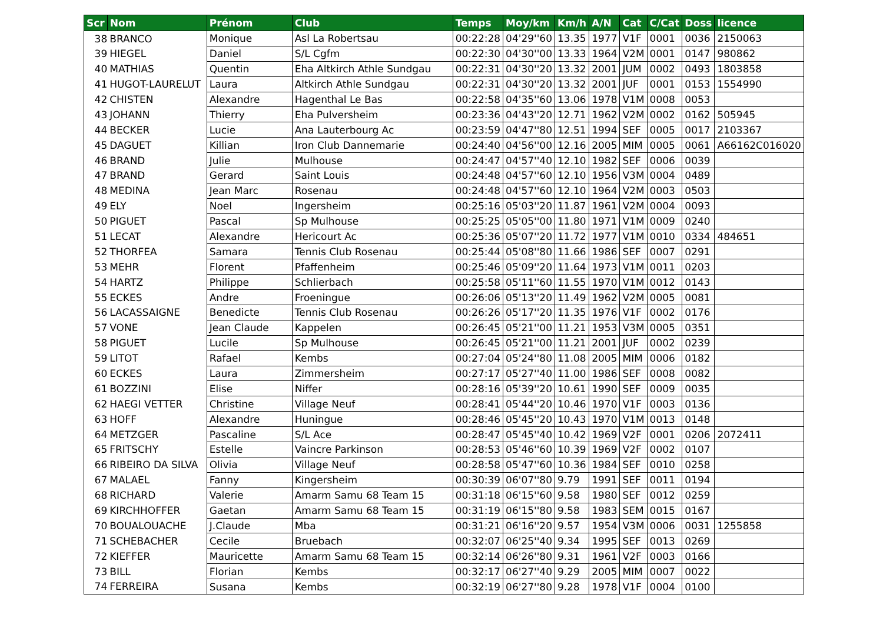| Scr | Nom | Prénom | Club | Temps | Moy/km | Km/h | A/N | Cat | C/Cat | Doss | licence |
| --- | --- | --- | --- | --- | --- | --- | --- | --- | --- | --- | --- |
| 38 | BRANCO | Monique | Asl La Robertsau | 00:22:28 | 04'29''60 | 13.35 | 1977 | V1F | 0001 | 0036 | 2150063 |
| 39 | HIEGEL | Daniel | S/L Cgfm | 00:22:30 | 04'30''00 | 13.33 | 1964 | V2M | 0001 | 0147 | 980862 |
| 40 | MATHIAS | Quentin | Eha Altkirch Athle Sundgau | 00:22:31 | 04'30''20 | 13.32 | 2001 | JUM | 0002 | 0493 | 1803858 |
| 41 | HUGOT-LAURELUT | Laura | Altkirch Athle Sundgau | 00:22:31 | 04'30''20 | 13.32 | 2001 | JUF | 0001 | 0153 | 1554990 |
| 42 | CHISTEN | Alexandre | Hagenthal Le Bas | 00:22:58 | 04'35''60 | 13.06 | 1978 | V1M | 0008 | 0053 | |
| 43 | JOHANN | Thierry | Eha Pulversheim | 00:23:36 | 04'43''20 | 12.71 | 1962 | V2M | 0002 | 0162 | 505945 |
| 44 | BECKER | Lucie | Ana Lauterbourg Ac | 00:23:59 | 04'47''80 | 12.51 | 1994 | SEF | 0005 | 0017 | 2103367 |
| 45 | DAGUET | Killian | Iron Club Dannemarie | 00:24:40 | 04'56''00 | 12.16 | 2005 | MIM | 0005 | 0061 | A66162C016020 |
| 46 | BRAND | Julie | Mulhouse | 00:24:47 | 04'57''40 | 12.10 | 1982 | SEF | 0006 | 0039 | |
| 47 | BRAND | Gerard | Saint Louis | 00:24:48 | 04'57''60 | 12.10 | 1956 | V3M | 0004 | 0489 | |
| 48 | MEDINA | Jean Marc | Rosenau | 00:24:48 | 04'57''60 | 12.10 | 1964 | V2M | 0003 | 0503 | |
| 49 | ELY | Noel | Ingersheim | 00:25:16 | 05'03''20 | 11.87 | 1961 | V2M | 0004 | 0093 | |
| 50 | PIGUET | Pascal | Sp Mulhouse | 00:25:25 | 05'05''00 | 11.80 | 1971 | V1M | 0009 | 0240 | |
| 51 | LECAT | Alexandre | Hericourt Ac | 00:25:36 | 05'07''20 | 11.72 | 1977 | V1M | 0010 | 0334 | 484651 |
| 52 | THORFEA | Samara | Tennis Club Rosenau | 00:25:44 | 05'08''80 | 11.66 | 1986 | SEF | 0007 | 0291 | |
| 53 | MEHR | Florent | Pfaffenheim | 00:25:46 | 05'09''20 | 11.64 | 1973 | V1M | 0011 | 0203 | |
| 54 | HARTZ | Philippe | Schlierbach | 00:25:58 | 05'11''60 | 11.55 | 1970 | V1M | 0012 | 0143 | |
| 55 | ECKES | Andre | Froeningue | 00:26:06 | 05'13''20 | 11.49 | 1962 | V2M | 0005 | 0081 | |
| 56 | LACASSAIGNE | Benedicte | Tennis Club Rosenau | 00:26:26 | 05'17''20 | 11.35 | 1976 | V1F | 0002 | 0176 | |
| 57 | VONE | Jean Claude | Kappelen | 00:26:45 | 05'21''00 | 11.21 | 1953 | V3M | 0005 | 0351 | |
| 58 | PIGUET | Lucile | Sp Mulhouse | 00:26:45 | 05'21''00 | 11.21 | 2001 | JUF | 0002 | 0239 | |
| 59 | LITOT | Rafael | Kembs | 00:27:04 | 05'24''80 | 11.08 | 2005 | MIM | 0006 | 0182 | |
| 60 | ECKES | Laura | Zimmersheim | 00:27:17 | 05'27''40 | 11.00 | 1986 | SEF | 0008 | 0082 | |
| 61 | BOZZINI | Elise | Niffer | 00:28:16 | 05'39''20 | 10.61 | 1990 | SEF | 0009 | 0035 | |
| 62 | HAEGI VETTER | Christine | Village Neuf | 00:28:41 | 05'44''20 | 10.46 | 1970 | V1F | 0003 | 0136 | |
| 63 | HOFF | Alexandre | Huningue | 00:28:46 | 05'45''20 | 10.43 | 1970 | V1M | 0013 | 0148 | |
| 64 | METZGER | Pascaline | S/L Ace | 00:28:47 | 05'45''40 | 10.42 | 1969 | V2F | 0001 | 0206 | 2072411 |
| 65 | FRITSCHY | Estelle | Vaincre Parkinson | 00:28:53 | 05'46''60 | 10.39 | 1969 | V2F | 0002 | 0107 | |
| 66 | RIBEIRO DA SILVA | Olivia | Village Neuf | 00:28:58 | 05'47''60 | 10.36 | 1984 | SEF | 0010 | 0258 | |
| 67 | MALAEL | Fanny | Kingersheim | 00:30:39 | 06'07''80 | 9.79 | 1991 | SEF | 0011 | 0194 | |
| 68 | RICHARD | Valerie | Amarm Samu 68 Team 15 | 00:31:18 | 06'15''60 | 9.58 | 1980 | SEF | 0012 | 0259 | |
| 69 | KIRCHHOFFER | Gaetan | Amarm Samu 68 Team 15 | 00:31:19 | 06'15''80 | 9.58 | 1983 | SEM | 0015 | 0167 | |
| 70 | BOUALOUACHE | J.Claude | Mba | 00:31:21 | 06'16''20 | 9.57 | 1954 | V3M | 0006 | 0031 | 1255858 |
| 71 | SCHEBACHER | Cecile | Bruebach | 00:32:07 | 06'25''40 | 9.34 | 1995 | SEF | 0013 | 0269 | |
| 72 | KIEFFER | Mauricette | Amarm Samu 68 Team 15 | 00:32:14 | 06'26''80 | 9.31 | 1961 | V2F | 0003 | 0166 | |
| 73 | BILL | Florian | Kembs | 00:32:17 | 06'27''40 | 9.29 | 2005 | MIM | 0007 | 0022 | |
| 74 | FERREIRA | Susana | Kembs | 00:32:19 | 06'27''80 | 9.28 | 1978 | V1F | 0004 | 0100 | |